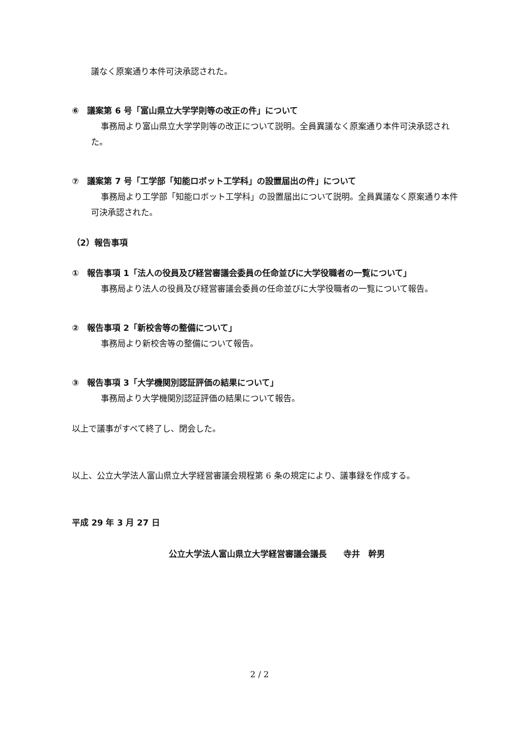議なく原案通り本件可決承認された。
⑥　議案第 6 号「富山県立大学学則等の改正の件」について
事務局より富山県立大学学則等の改正について説明。全員異議なく原案通り本件可決承認された。
⑦　議案第 7 号「工学部「知能ロボット工学科」の設置届出の件」について
事務局より工学部「知能ロボット工学科」の設置届出について説明。全員異議なく原案通り本件可決承認された。
（2）報告事項
①　報告事項 1「法人の役員及び経営審議会委員の任命並びに大学役職者の一覧について」
事務局より法人の役員及び経営審議会委員の任命並びに大学役職者の一覧について報告。
②　報告事項 2「新校舎等の整備について」
事務局より新校舎等の整備について報告。
③　報告事項 3「大学機関別認証評価の結果について」
事務局より大学機関別認証評価の結果について報告。
以上で議事がすべて終了し、閉会した。
以上、公立大学法人富山県立大学経営審議会規程第 6 条の規定により、議事録を作成する。
平成 29 年 3 月 27 日
公立大学法人富山県立大学経営審議会議長　　寺井　幹男
2 / 2